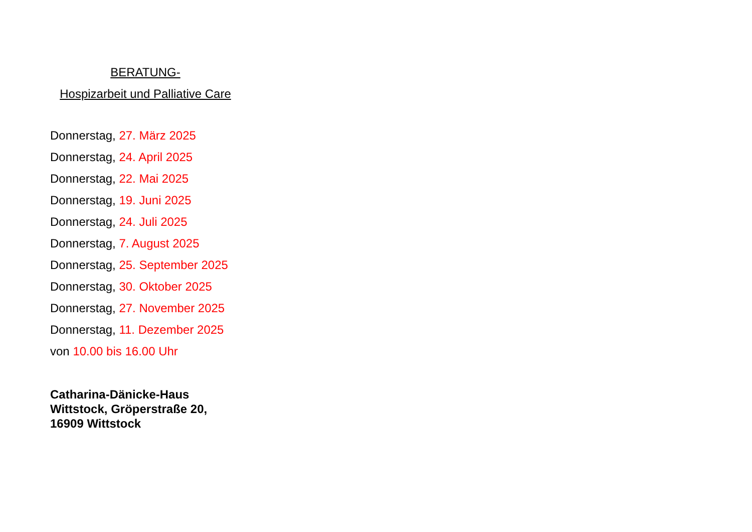BERATUNG-
Hospizarbeit und Palliative Care
Donnerstag, 27. März 2025
Donnerstag, 24. April 2025
Donnerstag, 22. Mai 2025
Donnerstag, 19. Juni 2025
Donnerstag, 24. Juli 2025
Donnerstag, 7. August 2025
Donnerstag, 25. September 2025
Donnerstag, 30. Oktober 2025
Donnerstag, 27. November 2025
Donnerstag, 11. Dezember 2025
von 10.00 bis 16.00 Uhr
Catharina-Dänicke-Haus
Wittstock, Gröperstraße 20,
16909 Wittstock